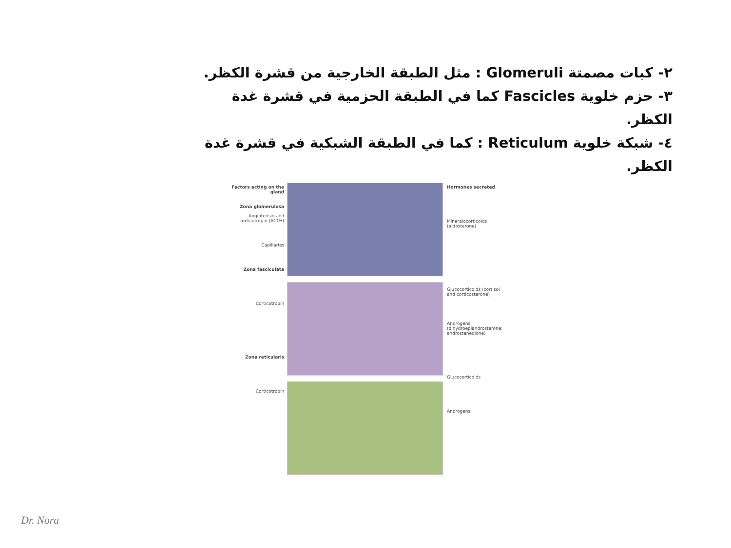٢- كبات مصمتة Glomeruli : مثل الطبقة الخارجية من قشرة الكظر.
٣- حزم خلوية Fascicles كما في الطبقة الحزمية في قشرة غدة الكظر.
٤- شبكة خلوية Reticulum : كما في الطبقة الشبكية في قشرة غدة الكظر.
Factors acting on the gland
Zona glomerulosa
Angiotensin and corticotropin (ACTH)
Capillaries
Zona fasciculata
Corticotropin
Zona reticularis
Corticotropin
Hormones secreted
Mineralocorticoids (aldosterone)
Glucocorticoids (cortisol and corticosterone)
Androgens (dihydroepiandrosterone; androstenedione)
Glucocorticoids
Androgens
Dr. Nora